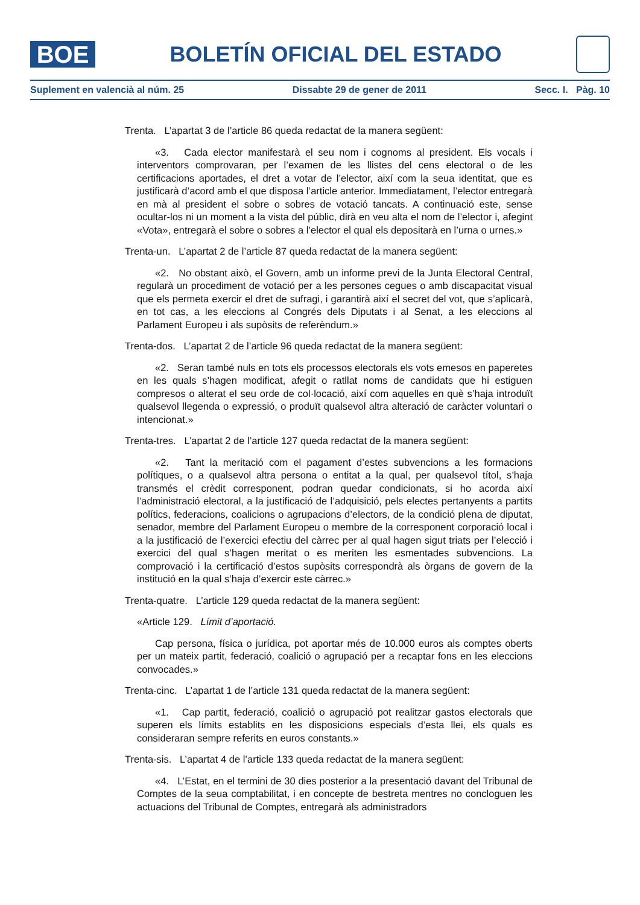BOE
BOLETÍN OFICIAL DEL ESTADO
Suplement en valencià al núm. 25 Dissabte 29 de gener de 2011 Secc. I. Pàg. 10
Trenta. L’apartat 3 de l’article 86 queda redactat de la manera següent:
«3. Cada elector manifestarà el seu nom i cognoms al president. Els vocals i interventors comprovaran, per l’examen de les llistes del cens electoral o de les certificacions aportades, el dret a votar de l’elector, així com la seua identitat, que es justificarà d’acord amb el que disposa l’article anterior. Immediatament, l’elector entregarà en mà al president el sobre o sobres de votació tancats. A continuació este, sense ocultar-los ni un moment a la vista del públic, dirà en veu alta el nom de l’elector i, afegint «Vota», entregarà el sobre o sobres a l’elector el qual els depositarà en l’urna o urnes.»
Trenta-un. L’apartat 2 de l’article 87 queda redactat de la manera següent:
«2. No obstant això, el Govern, amb un informe previ de la Junta Electoral Central, regularà un procediment de votació per a les persones cegues o amb discapacitat visual que els permeta exercir el dret de sufragi, i garantirà així el secret del vot, que s’aplicarà, en tot cas, a les eleccions al Congrés dels Diputats i al Senat, a les eleccions al Parlament Europeu i als supòsits de referèndum.»
Trenta-dos. L’apartat 2 de l’article 96 queda redactat de la manera següent:
«2. Seran també nuls en tots els processos electorals els vots emesos en paperetes en les quals s’hagen modificat, afegit o ratllat noms de candidats que hi estiguen compresos o alterat el seu orde de col·locació, així com aquelles en què s’haja introduït qualsevol llegenda o expressió, o produït qualsevol altra alteració de caràcter voluntari o intencionat.»
Trenta-tres. L’apartat 2 de l’article 127 queda redactat de la manera següent:
«2. Tant la meritació com el pagament d’estes subvencions a les formacions polítiques, o a qualsevol altra persona o entitat a la qual, per qualsevol títol, s’haja transmés el crèdit corresponent, podran quedar condicionats, si ho acorda així l’administració electoral, a la justificació de l’adquisició, pels electes pertanyents a partits polítics, federacions, coalicions o agrupacions d’electors, de la condició plena de diputat, senador, membre del Parlament Europeu o membre de la corresponent corporació local i a la justificació de l’exercici efectiu del càrrec per al qual hagen sigut triats per l’elecció i exercici del qual s’hagen meritat o es meriten les esmentades subvencions. La comprovació i la certificació d’estos supòsits correspondrà als òrgans de govern de la institució en la qual s’haja d’exercir este càrrec.»
Trenta-quatre. L’article 129 queda redactat de la manera següent:
«Article 129. Límit d’aportació.
Cap persona, física o jurídica, pot aportar més de 10.000 euros als comptes oberts per un mateix partit, federació, coalició o agrupació per a recaptar fons en les eleccions convocades.»
Trenta-cinc. L’apartat 1 de l’article 131 queda redactat de la manera següent:
«1. Cap partit, federació, coalició o agrupació pot realitzar gastos electorals que superen els límits establits en les disposicions especials d’esta llei, els quals es consideraran sempre referits en euros constants.»
Trenta-sis. L’apartat 4 de l’article 133 queda redactat de la manera següent:
«4. L’Estat, en el termini de 30 dies posterior a la presentació davant del Tribunal de Comptes de la seua comptabilitat, i en concepte de bestreta mentres no concloguen les actuacions del Tribunal de Comptes, entregarà als administradors